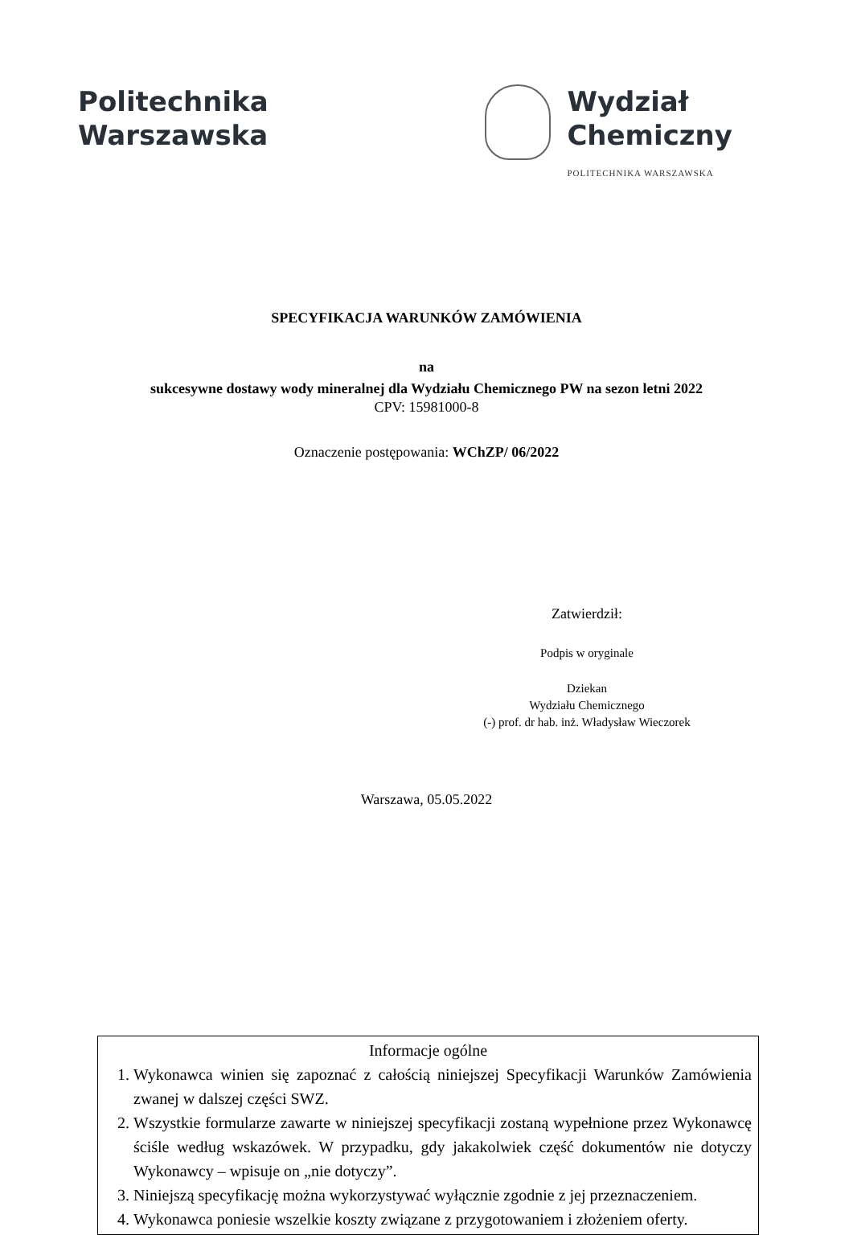Politechnika
Warszawska
Wydział
Chemiczny
POLITECHNIKA WARSZAWSKA
SPECYFIKACJA WARUNKÓW ZAMÓWIENIA
na
sukcesywne dostawy wody mineralnej dla Wydziału Chemicznego PW na sezon letni 2022
CPV: 15981000-8
Oznaczenie postępowania: WChZP/ 06/2022
Zatwierdził:
Podpis w oryginale
Dziekan
Wydziału Chemicznego
(-) prof. dr hab. inż. Władysław Wieczorek
Warszawa, 05.05.2022
Informacje ogólne
1. Wykonawca winien się zapoznać z całością niniejszej Specyfikacji Warunków Zamówienia zwanej w dalszej części SWZ.
2. Wszystkie formularze zawarte w niniejszej specyfikacji zostaną wypełnione przez Wykonawcę ściśle według wskazówek. W przypadku, gdy jakakolwiek część dokumentów nie dotyczy Wykonawcy – wpisuje on „nie dotyczy”.
3. Niniejszą specyfikację można wykorzystywać wyłącznie zgodnie z jej przeznaczeniem.
4. Wykonawca poniesie wszelkie koszty związane z przygotowaniem i złożeniem oferty.